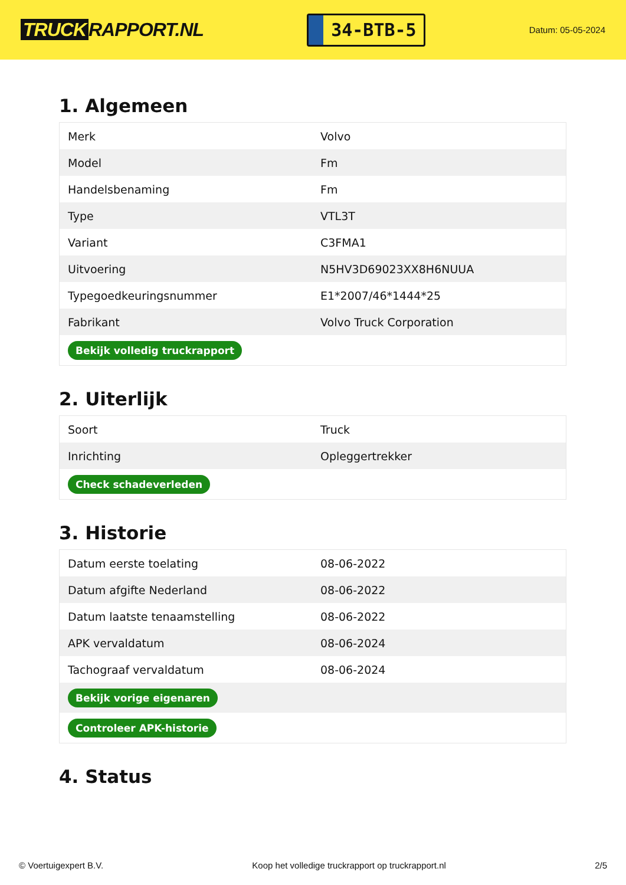TRUCK RAPPORT.NL
34-BTB-5
Datum: 05-05-2024
1. Algemeen
| Merk | Volvo |
| Model | Fm |
| Handelsbenaming | Fm |
| Type | VTL3T |
| Variant | C3FMA1 |
| Uitvoering | N5HV3D69023XX8H6NUUA |
| Typegoedkeuringsnummer | E1*2007/46*1444*25 |
| Fabrikant | Volvo Truck Corporation |
| Bekijk volledig truckrapport | |
2. Uiterlijk
| Soort | Truck |
| Inrichting | Opleggertrekker |
| Check schadeverleden | |
3. Historie
| Datum eerste toelating | 08-06-2022 |
| Datum afgifte Nederland | 08-06-2022 |
| Datum laatste tenaamstelling | 08-06-2022 |
| APK vervaldatum | 08-06-2024 |
| Tachograaf vervaldatum | 08-06-2024 |
| Bekijk vorige eigenaren | |
| Controleer APK-historie | |
4. Status
© Voertuigexpert B.V. Koop het volledige truckrapport op truckrapport.nl 2/5